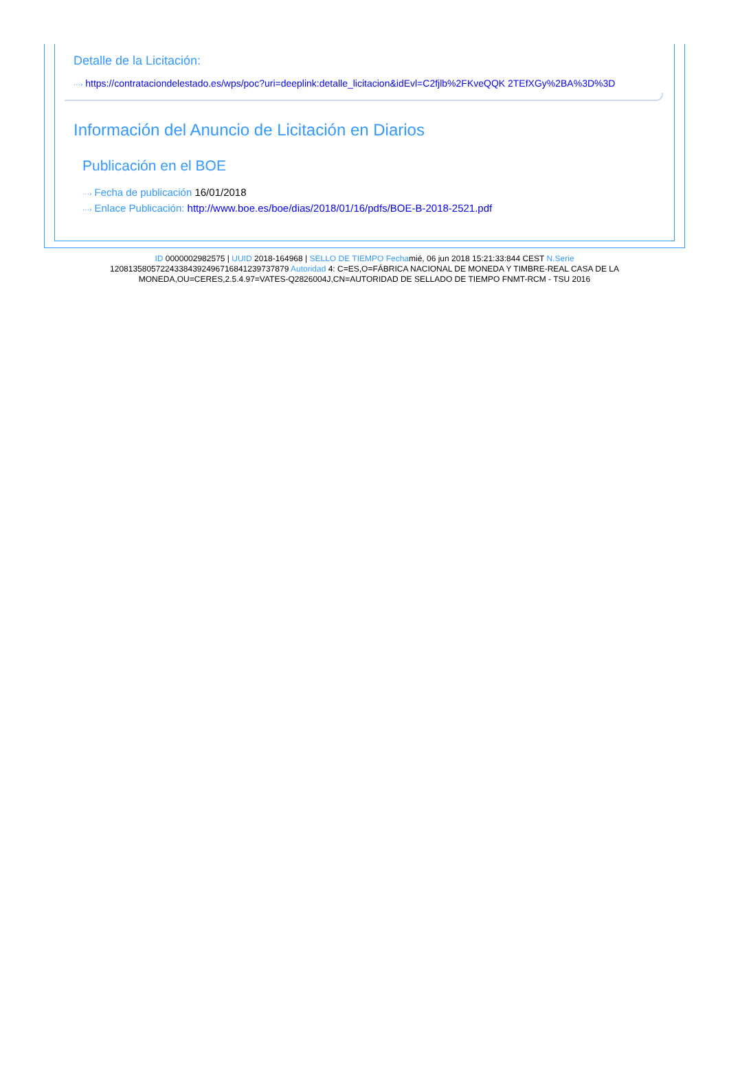Detalle de la Licitación:
···› https://contrataciondelestado.es/wps/poc?uri=deeplink:detalle_licitacion&idEvl=C2fjlb%2FKveQQK 2TEfXGy%2BA%3D%3D
Información del Anuncio de Licitación en Diarios
Publicación en el BOE
···› Fecha de publicación 16/01/2018
···› Enlace Publicación: http://www.boe.es/boe/dias/2018/01/16/pdfs/BOE-B-2018-2521.pdf
ID 0000002982575 | UUID 2018-164968 | SELLO DE TIEMPO Fechamié, 06 jun 2018 15:21:33:844 CEST N.Serie
120813580572243384392496716841239737879 Autoridad 4: C=ES,O=FÁBRICA NACIONAL DE MONEDA Y TIMBRE-REAL CASA DE LA
MONEDA,OU=CERES,2.5.4.97=VATES-Q2826004J,CN=AUTORIDAD DE SELLADO DE TIEMPO FNMT-RCM - TSU 2016